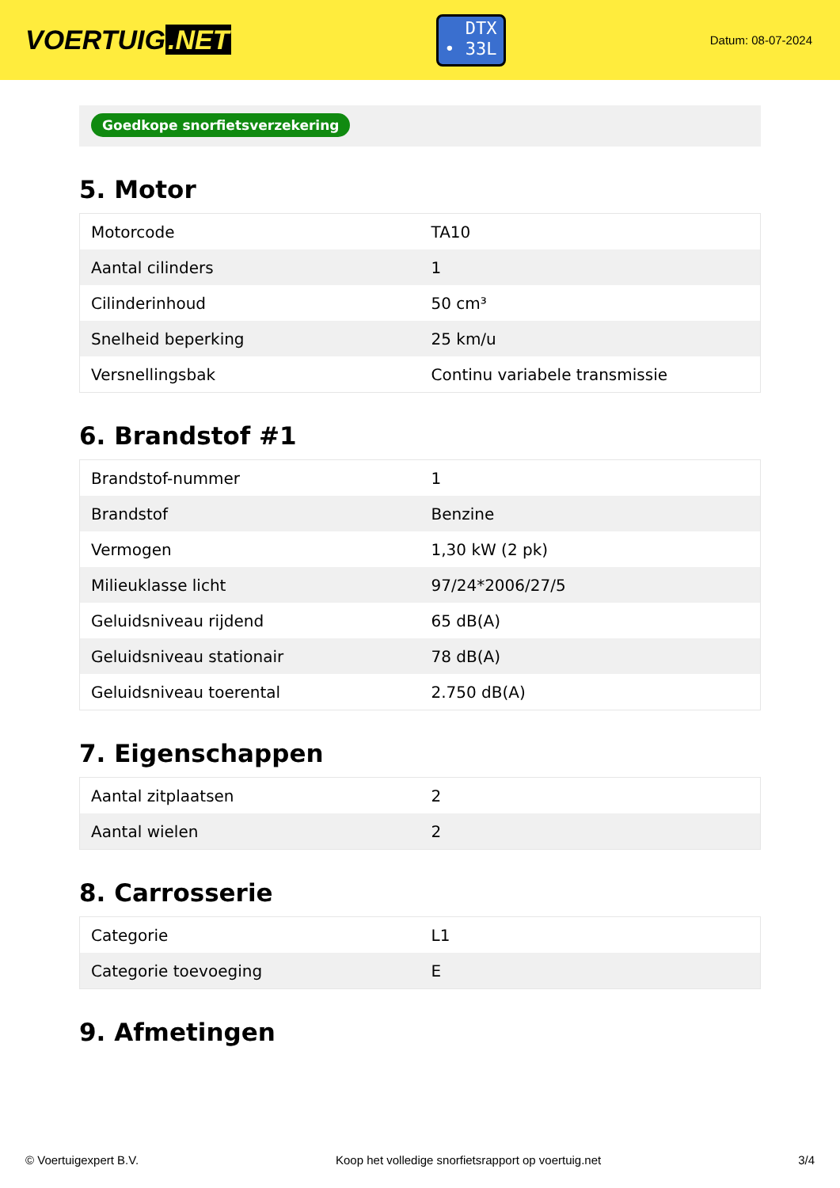VOERTUIG.NET
DTX
• 33L
Datum: 08-07-2024
Goedkope snorfietsverzekering
5. Motor
| Motorcode | TA10 |
| Aantal cilinders | 1 |
| Cilinderinhoud | 50 cm³ |
| Snelheid beperking | 25 km/u |
| Versnellingsbak | Continu variabele transmissie |
6. Brandstof #1
| Brandstof-nummer | 1 |
| Brandstof | Benzine |
| Vermogen | 1,30 kW (2 pk) |
| Milieuklasse licht | 97/24*2006/27/5 |
| Geluidsniveau rijdend | 65 dB(A) |
| Geluidsniveau stationair | 78 dB(A) |
| Geluidsniveau toerental | 2.750 dB(A) |
7. Eigenschappen
| Aantal zitplaatsen | 2 |
| Aantal wielen | 2 |
8. Carrosserie
| Categorie | L1 |
| Categorie toevoeging | E |
9. Afmetingen
© Voertuigexpert B.V. Koop het volledige snorfietsrapport op voertuig.net 3/4